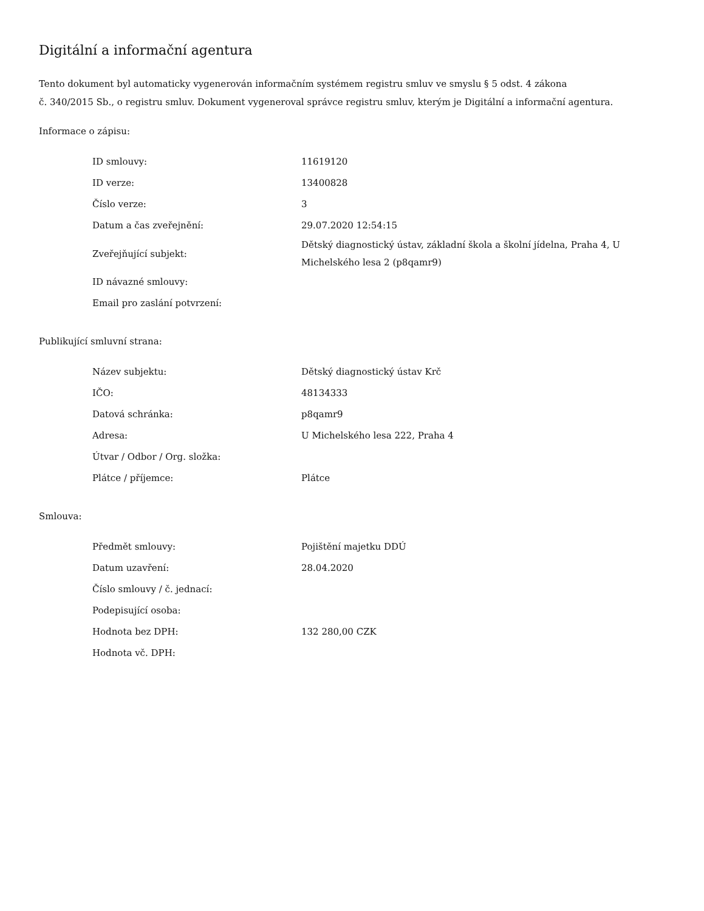Digitální a informační agentura
Tento dokument byl automaticky vygenerován informačním systémem registru smluv ve smyslu § 5 odst. 4 zákona
č. 340/2015 Sb., o registru smluv. Dokument vygeneroval správce registru smluv, kterým je Digitální a informační agentura.
Informace o zápisu:
| ID smlouvy: | 11619120 |
| ID verze: | 13400828 |
| Číslo verze: | 3 |
| Datum a čas zveřejnění: | 29.07.2020 12:54:15 |
| Zveřejňující subjekt: | Dětský diagnostický ústav, základní škola a školní jídelna, Praha 4, U Michelského lesa 2 (p8qamr9) |
| ID návazné smlouvy: | |
| Email pro zaslání potvrzení: | |
Publikující smluvní strana:
| Název subjektu: | Dětský diagnostický ústav Krč |
| IČO: | 48134333 |
| Datová schránka: | p8qamr9 |
| Adresa: | U Michelského lesa 222, Praha 4 |
| Útvar / Odbor / Org. složka: | |
| Plátce / příjemce: | Plátce |
Smlouva:
| Předmět smlouvy: | Pojištění majetku DDÚ |
| Datum uzavření: | 28.04.2020 |
| Číslo smlouvy / č. jednací: | |
| Podepisující osoba: | |
| Hodnota bez DPH: | 132 280,00 CZK |
| Hodnota vč. DPH: | |